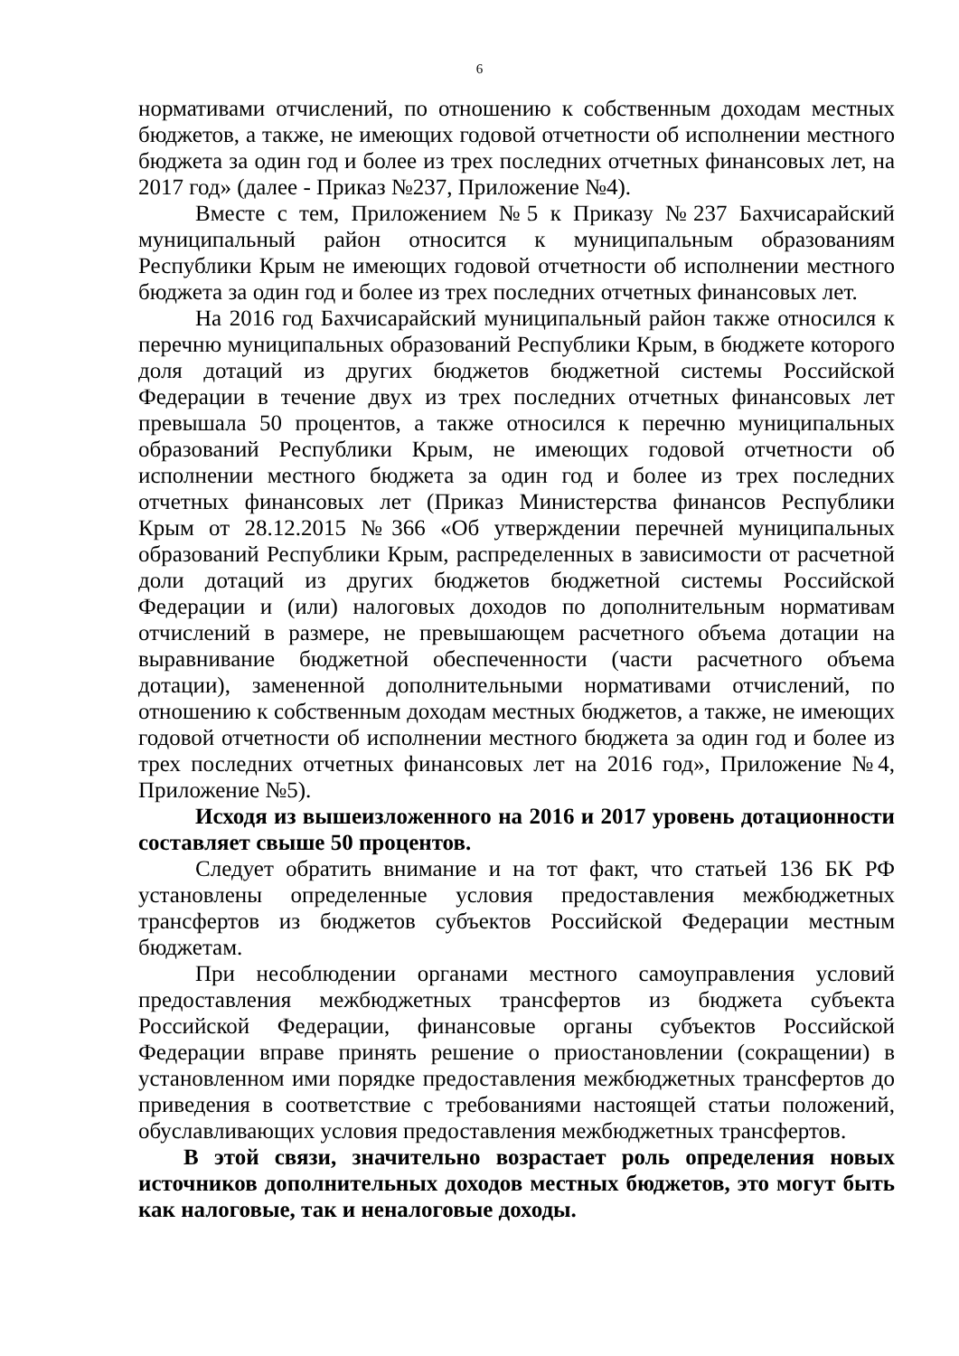6
нормативами отчислений, по отношению к собственным доходам местных бюджетов, а также, не имеющих годовой отчетности об исполнении местного бюджета за один год и более из трех последних отчетных финансовых лет, на 2017 год» (далее - Приказ №237, Приложение №4).
Вместе с тем, Приложением №5 к Приказу №237 Бахчисарайский муниципальный район относится к муниципальным образованиям Республики Крым не имеющих годовой отчетности об исполнении местного бюджета за один год и более из трех последних отчетных финансовых лет.
На 2016 год Бахчисарайский муниципальный район также относился к перечню муниципальных образований Республики Крым, в бюджете которого доля дотаций из других бюджетов бюджетной системы Российской Федерации в течение двух из трех последних отчетных финансовых лет превышала 50 процентов, а также относился к перечню муниципальных образований Республики Крым, не имеющих годовой отчетности об исполнении местного бюджета за один год и более из трех последних отчетных финансовых лет (Приказ Министерства финансов Республики Крым от 28.12.2015 №366 «Об утверждении перечней муниципальных образований Республики Крым, распределенных в зависимости от расчетной доли дотаций из других бюджетов бюджетной системы Российской Федерации и (или) налоговых доходов по дополнительным нормативам отчислений в размере, не превышающем расчетного объема дотации на выравнивание бюджетной обеспеченности (части расчетного объема дотации), замененной дополнительными нормативами отчислений, по отношению к собственным доходам местных бюджетов, а также, не имеющих годовой отчетности об исполнении местного бюджета за один год и более из трех последних отчетных финансовых лет на 2016 год», Приложение №4, Приложение №5).
Исходя из вышеизложенного на 2016 и 2017 уровень дотационности составляет свыше 50 процентов.
Следует обратить внимание и на тот факт, что статьей 136 БК РФ установлены определенные условия предоставления межбюджетных трансфертов из бюджетов субъектов Российской Федерации местным бюджетам.
При несоблюдении органами местного самоуправления условий предоставления межбюджетных трансфертов из бюджета субъекта Российской Федерации, финансовые органы субъектов Российской Федерации вправе принять решение о приостановлении (сокращении) в установленном ими порядке предоставления межбюджетных трансфертов до приведения в соответствие с требованиями настоящей статьи положений, обуславливающих условия предоставления межбюджетных трансфертов.
В этой связи, значительно возрастает роль определения новых источников дополнительных доходов местных бюджетов, это могут быть как налоговые, так и неналоговые доходы.